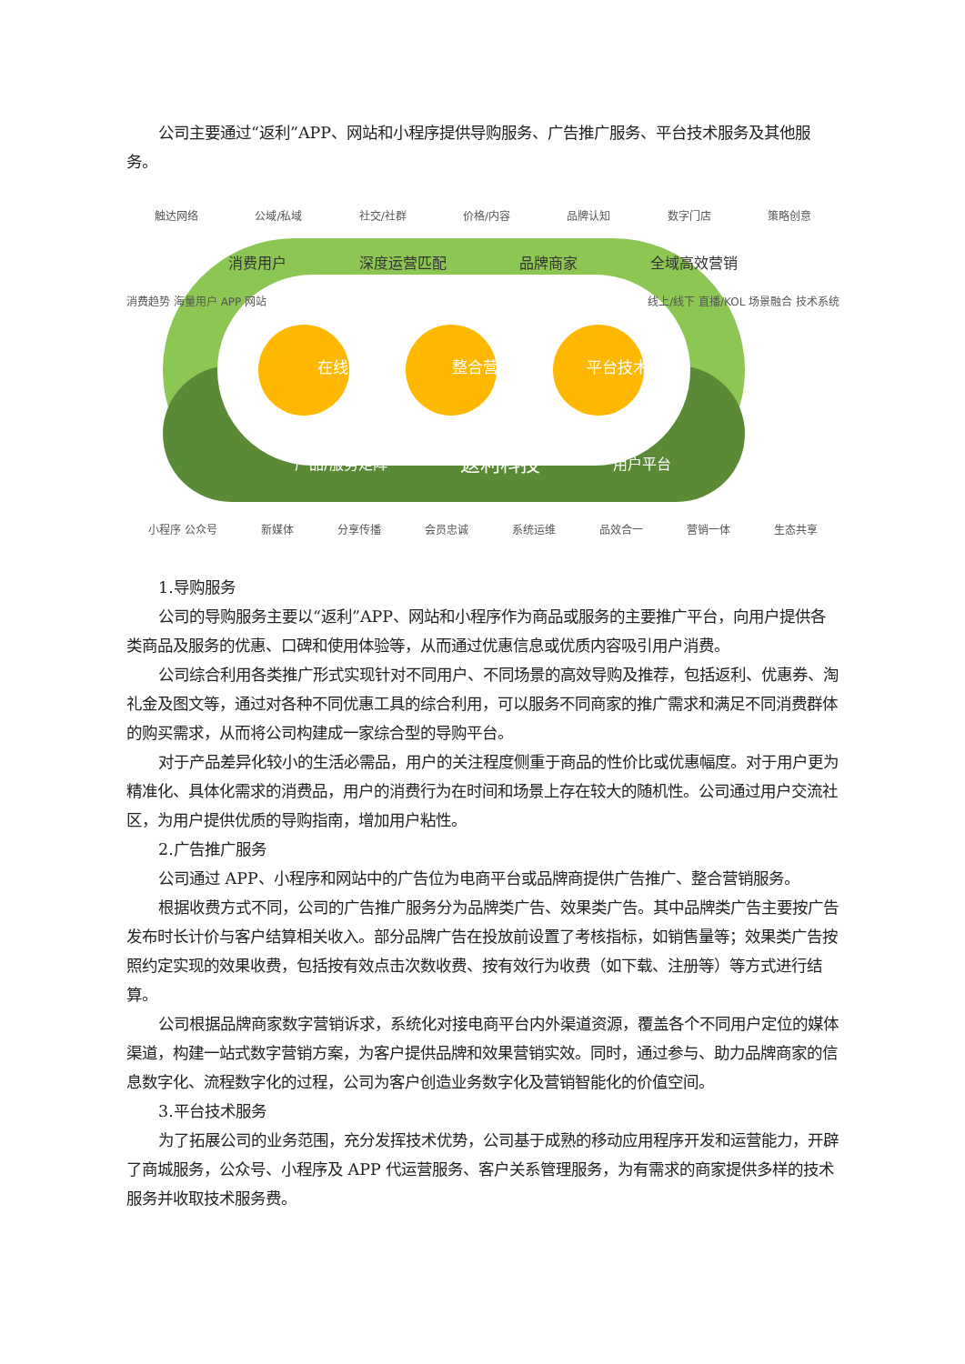公司主要通过“返利”APP、网站和小程序提供导购服务、广告推广服务、平台技术服务及其他服务。
触达网络 公域/私域 社交/社群 价格/内容 品牌认知 数字门店 策略创意
消费用户 深度运营匹配 品牌商家 全域高效营销
消费趋势 海量用户 APP 网站 线上/线下 直播/KOL 场景融合 技术系统
在线导购 整合营销 平台技术
产品/服务矩阵 返利科技 用户平台
小程序 公众号 新媒体 分享传播 会员忠诚 系统运维 品效合一 营销一体 生态共享
1.导购服务
公司的导购服务主要以“返利”APP、网站和小程序作为商品或服务的主要推广平台，向用户提供各类商品及服务的优惠、口碑和使用体验等，从而通过优惠信息或优质内容吸引用户消费。
公司综合利用各类推广形式实现针对不同用户、不同场景的高效导购及推荐，包括返利、优惠券、淘礼金及图文等，通过对各种不同优惠工具的综合利用，可以服务不同商家的推广需求和满足不同消费群体的购买需求，从而将公司构建成一家综合型的导购平台。
对于产品差异化较小的生活必需品，用户的关注程度侧重于商品的性价比或优惠幅度。对于用户更为精准化、具体化需求的消费品，用户的消费行为在时间和场景上存在较大的随机性。公司通过用户交流社区，为用户提供优质的导购指南，增加用户粘性。
2.广告推广服务
公司通过 APP、小程序和网站中的广告位为电商平台或品牌商提供广告推广、整合营销服务。
根据收费方式不同，公司的广告推广服务分为品牌类广告、效果类广告。其中品牌类广告主要按广告发布时长计价与客户结算相关收入。部分品牌广告在投放前设置了考核指标，如销售量等；效果类广告按照约定实现的效果收费，包括按有效点击次数收费、按有效行为收费（如下载、注册等）等方式进行结算。
公司根据品牌商家数字营销诉求，系统化对接电商平台内外渠道资源，覆盖各个不同用户定位的媒体渠道，构建一站式数字营销方案，为客户提供品牌和效果营销实效。同时，通过参与、助力品牌商家的信息数字化、流程数字化的过程，公司为客户创造业务数字化及营销智能化的价值空间。
3.平台技术服务
为了拓展公司的业务范围，充分发挥技术优势，公司基于成熟的移动应用程序开发和运营能力，开辟了商城服务，公众号、小程序及 APP 代运营服务、客户关系管理服务，为有需求的商家提供多样的技术服务并收取技术服务费。